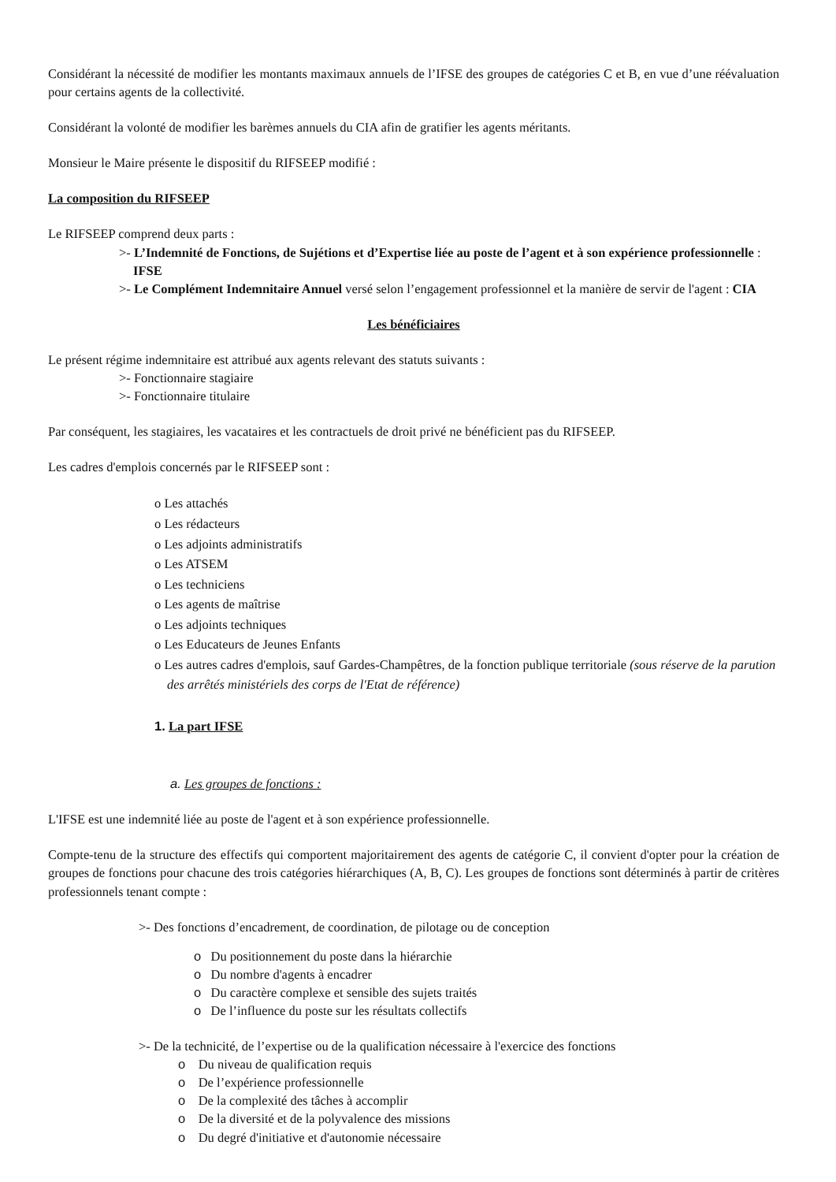Considérant la nécessité de modifier les montants maximaux annuels de l’IFSE des groupes de catégories C et B, en vue d’une réévaluation pour certains agents de la collectivité.
Considérant la volonté de modifier les barèmes annuels du CIA afin de gratifier les agents méritants.
Monsieur le Maire présente le dispositif du RIFSEEP modifié :
La composition du RIFSEEP
Le RIFSEEP comprend deux parts :
>- L’Indemnité de Fonctions, de Sujétions et d’Expertise liée au poste de l’agent et à son expérience professionnelle : IFSE
>- Le Complément Indemnitaire Annuel versé selon l’engagement professionnel et la manière de servir de l'agent : CIA
Les bénéficiaires
Le présent régime indemnitaire est attribué aux agents relevant des statuts suivants :
>- Fonctionnaire stagiaire
>- Fonctionnaire titulaire
Par conséquent, les stagiaires, les vacataires et les contractuels de droit privé ne bénéficient pas du RIFSEEP.
Les cadres d'emplois concernés par le RIFSEEP sont :
o Les attachés
o Les rédacteurs
o Les adjoints administratifs
o Les ATSEM
o Les techniciens
o Les agents de maîtrise
o Les adjoints techniques
o Les Educateurs de Jeunes Enfants
o Les autres cadres d'emplois, sauf Gardes-Champêtres, de la fonction publique territoriale (sous réserve de la parution des arrêtés ministériels des corps de l'Etat de référence)
1. La part IFSE
a. Les groupes de fonctions :
L'IFSE est une indemnité liée au poste de l'agent et à son expérience professionnelle.
Compte-tenu de la structure des effectifs qui comportent majoritairement des agents de catégorie C, il convient d'opter pour la création de groupes de fonctions pour chacune des trois catégories hiérarchiques (A, B, C). Les groupes de fonctions sont déterminés à partir de critères professionnels tenant compte :
>- Des fonctions d’encadrement, de coordination, de pilotage ou de conception
o Du positionnement du poste dans la hiérarchie
o Du nombre d'agents à encadrer
o Du caractère complexe et sensible des sujets traités
o De l’influence du poste sur les résultats collectifs
>- De la technicité, de l’expertise ou de la qualification nécessaire à l'exercice des fonctions
o Du niveau de qualification requis
o De l’expérience professionnelle
o De la complexité des tâches à accomplir
o De la diversité et de la polyvalence des missions
o Du degré d'initiative et d'autonomie nécessaire